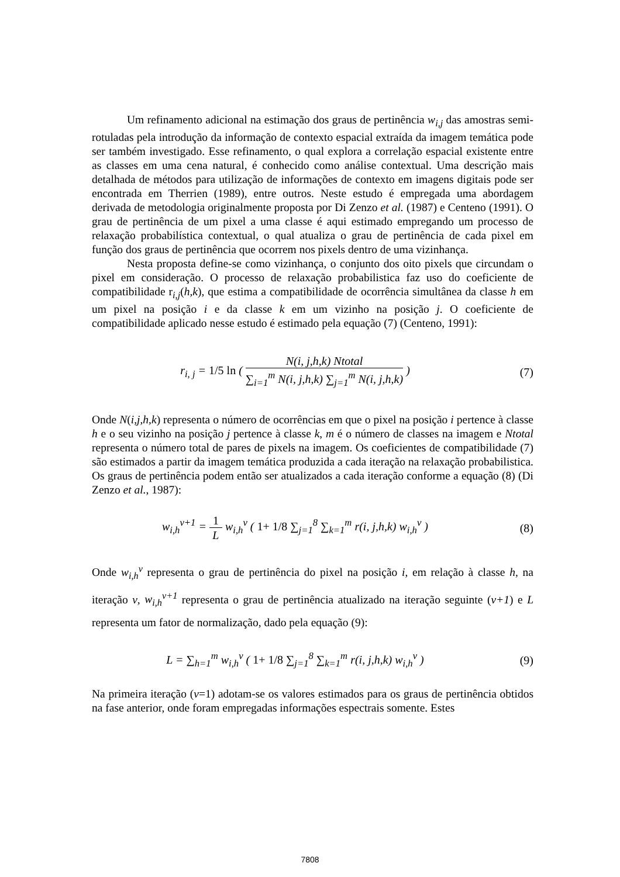Um refinamento adicional na estimação dos graus de pertinência w<sub>i,j</sub> das amostras semi-rotuladas pela introdução da informação de contexto espacial extraída da imagem temática pode ser também investigado. Esse refinamento, o qual explora a correlação espacial existente entre as classes em uma cena natural, é conhecido como análise contextual. Uma descrição mais detalhada de métodos para utilização de informações de contexto em imagens digitais pode ser encontrada em Therrien (1989), entre outros. Neste estudo é empregada uma abordagem derivada de metodologia originalmente proposta por Di Zenzo et al. (1987) e Centeno (1991). O grau de pertinência de um pixel a uma classe é aqui estimado empregando um processo de relaxação probabilística contextual, o qual atualiza o grau de pertinência de cada pixel em função dos graus de pertinência que ocorrem nos pixels dentro de uma vizinhança.
Nesta proposta define-se como vizinhança, o conjunto dos oito pixels que circundam o pixel em consideração. O processo de relaxação probabilistica faz uso do coeficiente de compatibilidade r<sub>i,j</sub>(h,k), que estima a compatibilidade de ocorrência simultânea da classe h em um pixel na posição i e da classe k em um vizinho na posição j. O coeficiente de compatibilidade aplicado nesse estudo é estimado pela equação (7) (Centeno, 1991):
r<sub>i, j</sub> = 1/5 ln ( N(i, j,h,k) Ntotal ∑<sub>i=1</sub><sup>m</sup> N(i, j,h,k) ∑<sub>j=1</sub><sup>m</sup> N(i, j,h,k) )
(7)
Onde N(i,j,h,k) representa o número de ocorrências em que o pixel na posição i pertence à classe h e o seu vizinho na posição j pertence à classe k, m é o número de classes na imagem e Ntotal representa o número total de pares de pixels na imagem. Os coeficientes de compatibilidade (7) são estimados a partir da imagem temática produzida a cada iteração na relaxação probabilistica. Os graus de pertinência podem então ser atualizados a cada iteração conforme a equação (8) (Di Zenzo et al., 1987):
w<sub>i,h</sub><sup>v+1</sup> = 1 L w<sub>i,h</sub><sup>v</sup> ( 1+ 1/8 ∑<sub>j=1</sub><sup>8</sup> ∑<sub>k=1</sub><sup>m</sup> r(i, j,h,k) w<sub>i,h</sub><sup>v</sup> )
(8)
Onde w<sub>i,h</sub><sup>v</sup> representa o grau de pertinência do pixel na posição i, em relação à classe h, na iteração v, w<sub>i,h</sub><sup>v+1</sup> representa o grau de pertinência atualizado na iteração seguinte (v+1) e L representa um fator de normalização, dado pela equação (9):
L = ∑<sub>h=1</sub><sup>m</sup> w<sub>i,h</sub><sup>v</sup> ( 1+ 1/8 ∑<sub>j=1</sub><sup>8</sup> ∑<sub>k=1</sub><sup>m</sup> r(i, j,h,k) w<sub>i,h</sub><sup>v</sup> )
(9)
Na primeira iteração (v=1) adotam-se os valores estimados para os graus de pertinência obtidos na fase anterior, onde foram empregadas informações espectrais somente. Estes
7808